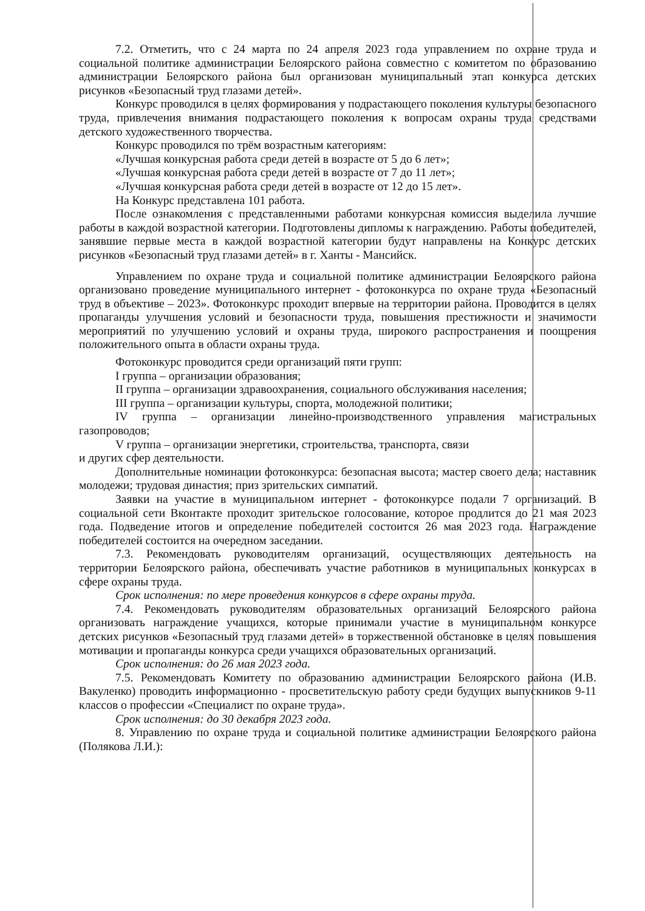7.2. Отметить, что с 24 марта по 24 апреля 2023 года управлением по охране труда и социальной политике администрации Белоярского района совместно с комитетом по образованию администрации Белоярского района был организован муниципальный этап конкурса детских рисунков «Безопасный труд глазами детей».
Конкурс проводился в целях формирования у подрастающего поколения культуры безопасного труда, привлечения внимания подрастающего поколения к вопросам охраны труда средствами детского художественного творчества.
Конкурс проводился по трём возрастным категориям:
«Лучшая конкурсная работа среди детей в возрасте от 5 до 6 лет»;
«Лучшая конкурсная работа среди детей в возрасте от 7 до 11 лет»;
«Лучшая конкурсная работа среди детей в возрасте от 12 до 15 лет».
На Конкурс представлена 101 работа.
После ознакомления с представленными работами конкурсная комиссия выделила лучшие работы в каждой возрастной категории. Подготовлены дипломы к награждению. Работы победителей, занявшие первые места в каждой возрастной категории будут направлены на Конкурс детских рисунков «Безопасный труд глазами детей» в г. Ханты - Мансийск.
Управлением по охране труда и социальной политике администрации Белоярского района организовано проведение муниципального интернет - фотоконкурса по охране труда «Безопасный труд в объективе – 2023». Фотоконкурс проходит впервые на территории района. Проводится в целях пропаганды улучшения условий и безопасности труда, повышения престижности и значимости мероприятий по улучшению условий и охраны труда, широкого распространения и поощрения положительного опыта в области охраны труда.
Фотоконкурс проводится среди организаций пяти групп:
I группа – организации образования;
II группа – организации здравоохранения, социального обслуживания населения;
III группа – организации культуры, спорта, молодежной политики;
IV группа – организации линейно-производственного управления магистральных газопроводов;
V группа – организации энергетики, строительства, транспорта, связи
и других сфер деятельности.
Дополнительные номинации фотоконкурса: безопасная высота; мастер своего дела; наставник молодежи; трудовая династия; приз зрительских симпатий.
Заявки на участие в муниципальном интернет - фотоконкурсе подали 7 организаций. В социальной сети Вконтакте проходит зрительское голосование, которое продлится до 21 мая 2023 года. Подведение итогов и определение победителей состоится 26 мая 2023 года. Награждение победителей состоится на очередном заседании.
7.3. Рекомендовать руководителям организаций, осуществляющих деятельность на территории Белоярского района, обеспечивать участие работников в муниципальных конкурсах в сфере охраны труда.
Срок исполнения: по мере проведения конкурсов в сфере охраны труда.
7.4. Рекомендовать руководителям образовательных организаций Белоярского района организовать награждение учащихся, которые принимали участие в муниципальном конкурсе детских рисунков «Безопасный труд глазами детей» в торжественной обстановке в целях повышения мотивации и пропаганды конкурса среди учащихся образовательных организаций.
Срок исполнения: до 26 мая 2023 года.
7.5. Рекомендовать Комитету по образованию администрации Белоярского района (И.В. Вакуленко) проводить информационно - просветительскую работу среди будущих выпускников 9-11 классов о профессии «Специалист по охране труда».
Срок исполнения: до 30 декабря 2023 года.
8. Управлению по охране труда и социальной политике администрации Белоярского района (Полякова Л.И.):